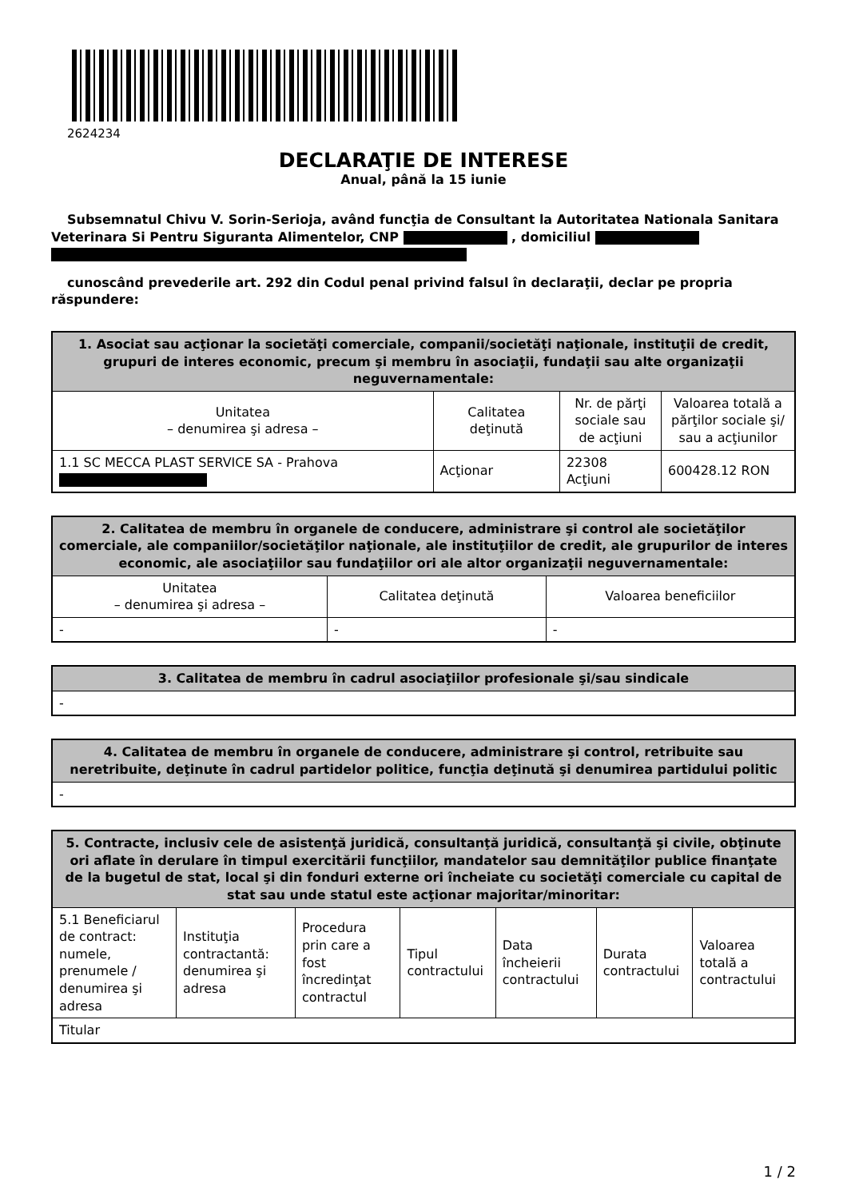2624234
DECLARAŢIE DE INTERESE
Anual, până la 15 iunie
Subsemnatul Chivu V. Sorin-Serioja, având funcţia de Consultant la Autoritatea Nationala Sanitara Veterinara Si Pentru Siguranta Alimentelor, CNP , domiciliul
cunoscând prevederile art. 292 din Codul penal privind falsul în declaraţii, declar pe propria răspundere:
| 1. Asociat sau acţionar la societăţi comerciale, companii/societăţi naţionale, instituţii de credit, grupuri de interes economic, precum şi membru în asociaţii, fundaţii sau alte organizaţii neguvernamentale: | | | |
| --- | --- | --- | --- |
| Unitatea – denumirea şi adresa – | Calitatea deţinută | Nr. de părţi sociale sau de acţiuni | Valoarea totală a părţilor sociale şi/ sau a acţiunilor |
| 1.1 SC MECCA PLAST SERVICE SA - Prahova | Acţionar | 22308 Acţiuni | 600428.12 RON |
| 2. Calitatea de membru în organele de conducere, administrare şi control ale societăţilor comerciale, ale companiilor/societăţilor naţionale, ale instituţiilor de credit, ale grupurilor de interes economic, ale asociaţiilor sau fundaţiilor ori ale altor organizaţii neguvernamentale: | | |
| --- | --- | --- |
| Unitatea – denumirea şi adresa – | Calitatea deţinută | Valoarea beneficiilor |
| - | - | - |
| 3. Calitatea de membru în cadrul asociaţiilor profesionale şi/sau sindicale |
| --- |
| - |
| 4. Calitatea de membru în organele de conducere, administrare şi control, retribuite sau neretribuite, deţinute în cadrul partidelor politice, funcţia deţinută şi denumirea partidului politic |
| --- |
| - |
| 5. Contracte, inclusiv cele de asistenţă juridică, consultanţă juridică, consultanţă şi civile, obţinute ori aflate în derulare în timpul exercitării funcţiilor, mandatelor sau demnităţilor publice finanţate de la bugetul de stat, local şi din fonduri externe ori încheiate cu societăţi comerciale cu capital de stat sau unde statul este acţionar majoritar/minoritar: | | | | | | |
| --- | --- | --- | --- | --- | --- | --- |
| 5.1 Beneficiarul de contract: numele, prenumele / denumirea şi adresa | Instituţia contractantă: denumirea şi adresa | Procedura prin care a fost încredinţat contractul | Tipul contractului | Data încheierii contractului | Durata contractului | Valoarea totală a contractului |
| Titular | | | | | | |
1 / 2